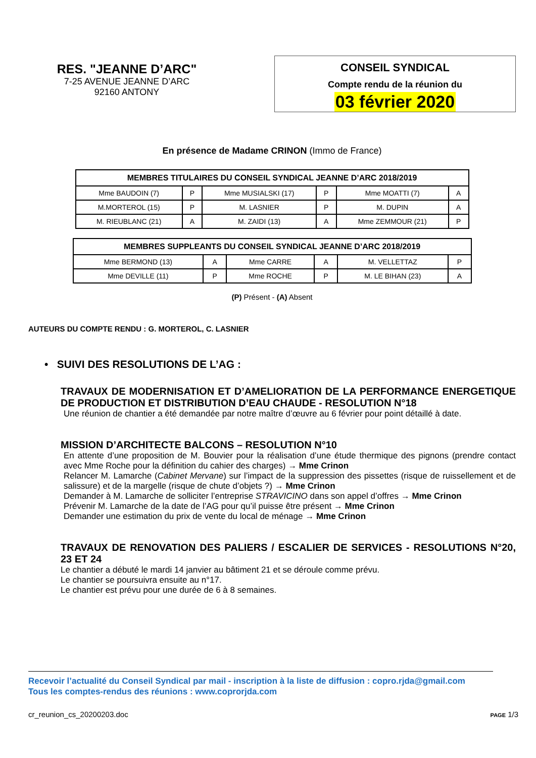RES. "JEANNE D’ARC"
7-25 AVENUE JEANNE D’ARC
92160 ANTONY
CONSEIL SYNDICAL
Compte rendu de la réunion du
03 février 2020
En présence de Madame CRINON (Immo de France)
| MEMBRES TITULAIRES DU CONSEIL SYNDICAL JEANNE D’ARC 2018/2019 | | | | | |
| --- | --- | --- | --- | --- | --- |
| Mme BAUDOIN (7) | P | Mme MUSIALSKI (17) | P | Mme MOATTI (7) | A |
| M.MORTEROL (15) | P | M. LASNIER | P | M. DUPIN | A |
| M. RIEUBLANC (21) | A | M. ZAIDI (13) | A | Mme ZEMMOUR (21) | P |
| MEMBRES SUPPLEANTS DU CONSEIL SYNDICAL JEANNE D’ARC 2018/2019 | | | | | |
| --- | --- | --- | --- | --- | --- |
| Mme BERMOND (13) | A | Mme CARRE | A | M. VELLETTAZ | P |
| Mme DEVILLE (11) | P | Mme ROCHE | P | M. LE BIHAN (23) | A |
(P) Présent - (A) Absent
AUTEURS DU COMPTE RENDU : G. MORTEROL, C. LASNIER
• SUIVI DES RESOLUTIONS DE L’AG :
TRAVAUX DE MODERNISATION ET D’AMELIORATION DE LA PERFORMANCE ENERGETIQUE DE PRODUCTION ET DISTRIBUTION D’EAU CHAUDE - RESOLUTION N°18
Une réunion de chantier a été demandée par notre maître d’œuvre au 6 février pour point détaillé à date.
MISSION D’ARCHITECTE BALCONS – RESOLUTION N°10
En attente d’une proposition de M. Bouvier pour la réalisation d’une étude thermique des pignons (prendre contact avec Mme Roche pour la définition du cahier des charges) → Mme Crinon
Relancer M. Lamarche (Cabinet Mervane) sur l’impact de la suppression des pissettes (risque de ruissellement et de salissure) et de la margelle (risque de chute d’objets ?) → Mme Crinon
Demander à M. Lamarche de solliciter l’entreprise STRAVICINO dans son appel d’offres → Mme Crinon
Prévenir M. Lamarche de la date de l’AG pour qu’il puisse être présent → Mme Crinon
Demander une estimation du prix de vente du local de ménage → Mme Crinon
TRAVAUX DE RENOVATION DES PALIERS / ESCALIER DE SERVICES - RESOLUTIONS N°20, 23 ET 24
Le chantier a débuté le mardi 14 janvier au bâtiment 21 et se déroule comme prévu.
Le chantier se poursuivra ensuite au n°17.
Le chantier est prévu pour une durée de 6 à 8 semaines.
Recevoir l’actualité du Conseil Syndical par mail - inscription à la liste de diffusion : copro.rjda@gmail.com
Tous les comptes-rendus des réunions : www.coprorjda.com
cr_reunion_cs_20200203.doc PAGE 1/3